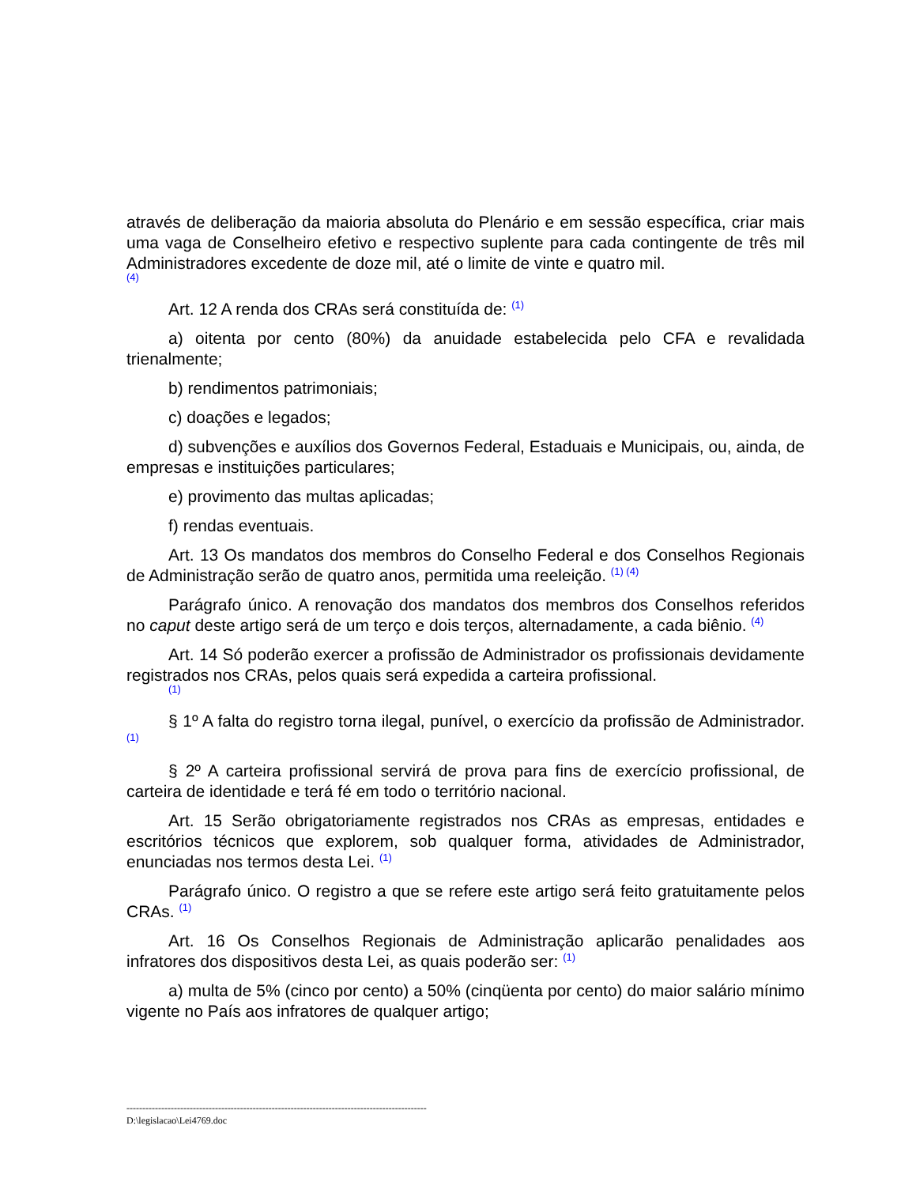através de deliberação da maioria absoluta do Plenário e em sessão específica, criar mais uma vaga de Conselheiro efetivo e respectivo suplente para cada contingente de três mil Administradores excedente de doze mil, até o limite de vinte e quatro mil.
(4)
Art. 12 A renda dos CRAs será constituída de: <sup>(1)</sup>
a) oitenta por cento (80%) da anuidade estabelecida pelo CFA e revalidada trienalmente;
b) rendimentos patrimoniais;
c) doações e legados;
d) subvenções e auxílios dos Governos Federal, Estaduais e Municipais, ou, ainda, de empresas e instituições particulares;
e) provimento das multas aplicadas;
f) rendas eventuais.
Art. 13 Os mandatos dos membros do Conselho Federal e dos Conselhos Regionais de Administração serão de quatro anos, permitida uma reeleição. <sup>(1) (4)</sup>
Parágrafo único. A renovação dos mandatos dos membros dos Conselhos referidos no caput deste artigo será de um terço e dois terços, alternadamente, a cada biênio. <sup>(4)</sup>
Art. 14 Só poderão exercer a profissão de Administrador os profissionais devidamente registrados nos CRAs, pelos quais será expedida a carteira profissional.
(1)
§ 1º A falta do registro torna ilegal, punível, o exercício da profissão de Administrador. <sup>(1)</sup>
§ 2º A carteira profissional servirá de prova para fins de exercício profissional, de carteira de identidade e terá fé em todo o território nacional.
Art. 15 Serão obrigatoriamente registrados nos CRAs as empresas, entidades e escritórios técnicos que explorem, sob qualquer forma, atividades de Administrador, enunciadas nos termos desta Lei. <sup>(1)</sup>
Parágrafo único. O registro a que se refere este artigo será feito gratuitamente pelos CRAs. <sup>(1)</sup>
Art. 16 Os Conselhos Regionais de Administração aplicarão penalidades aos infratores dos dispositivos desta Lei, as quais poderão ser: <sup>(1)</sup>
a) multa de 5% (cinco por cento) a 50% (cinqüenta por cento) do maior salário mínimo vigente no País aos infratores de qualquer artigo;
-----------------------------------------------------------------------------------------------
D:\legislacao\Lei4769.doc